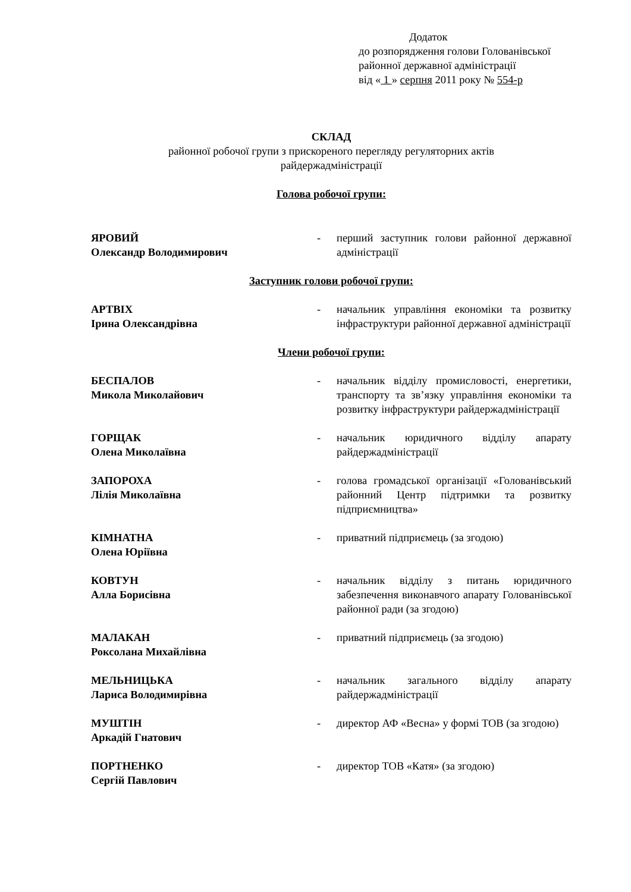Додаток
до розпорядження голови Голованівської
районної державної адміністрації
від « 1 » серпня 2011 року № 554-р
СКЛАД
районної робочої групи з прискореного перегляду регуляторних актів
райдержадміністрації
Голова робочої групи:
| ЯРОВИЙ Олександр Володимирович | - | перший заступник голови районної державної адміністрації |
Заступник голови робочої групи:
| АРТВІХ Ірина Олександрівна | - | начальник управління економіки та розвитку інфраструктури районної державної адміністрації |
Члени робочої групи:
| БЕСПАЛОВ Микола Миколайович | - | начальник відділу промисловості, енергетики, транспорту та зв’язку управління економіки та розвитку інфраструктури райдержадміністрації |
| ГОРЩАК Олена Миколаївна | - | начальник юридичного відділу апарату райдержадміністрації |
| ЗАПОРОХА Лілія Миколаївна | - | голова громадської організації «Голованівський районний Центр підтримки та розвитку підприємництва» |
| КІМНАТНА Олена Юріївна | - | приватний підприємець (за згодою) |
| КОВТУН Алла Борисівна | - | начальник відділу з питань юридичного забезпечення виконавчого апарату Голованівської районної ради (за згодою) |
| МАЛАКАН Роксолана Михайлівна | - | приватний підприємець (за згодою) |
| МЕЛЬНИЦЬКА Лариса Володимирівна | - | начальник загального відділу апарату райдержадміністрації |
| МУШТІН Аркадій Гнатович | - | директор АФ «Весна» у формі ТОВ (за згодою) |
| ПОРТНЕНКО Сергій Павлович | - | директор ТОВ «Катя» (за згодою) |